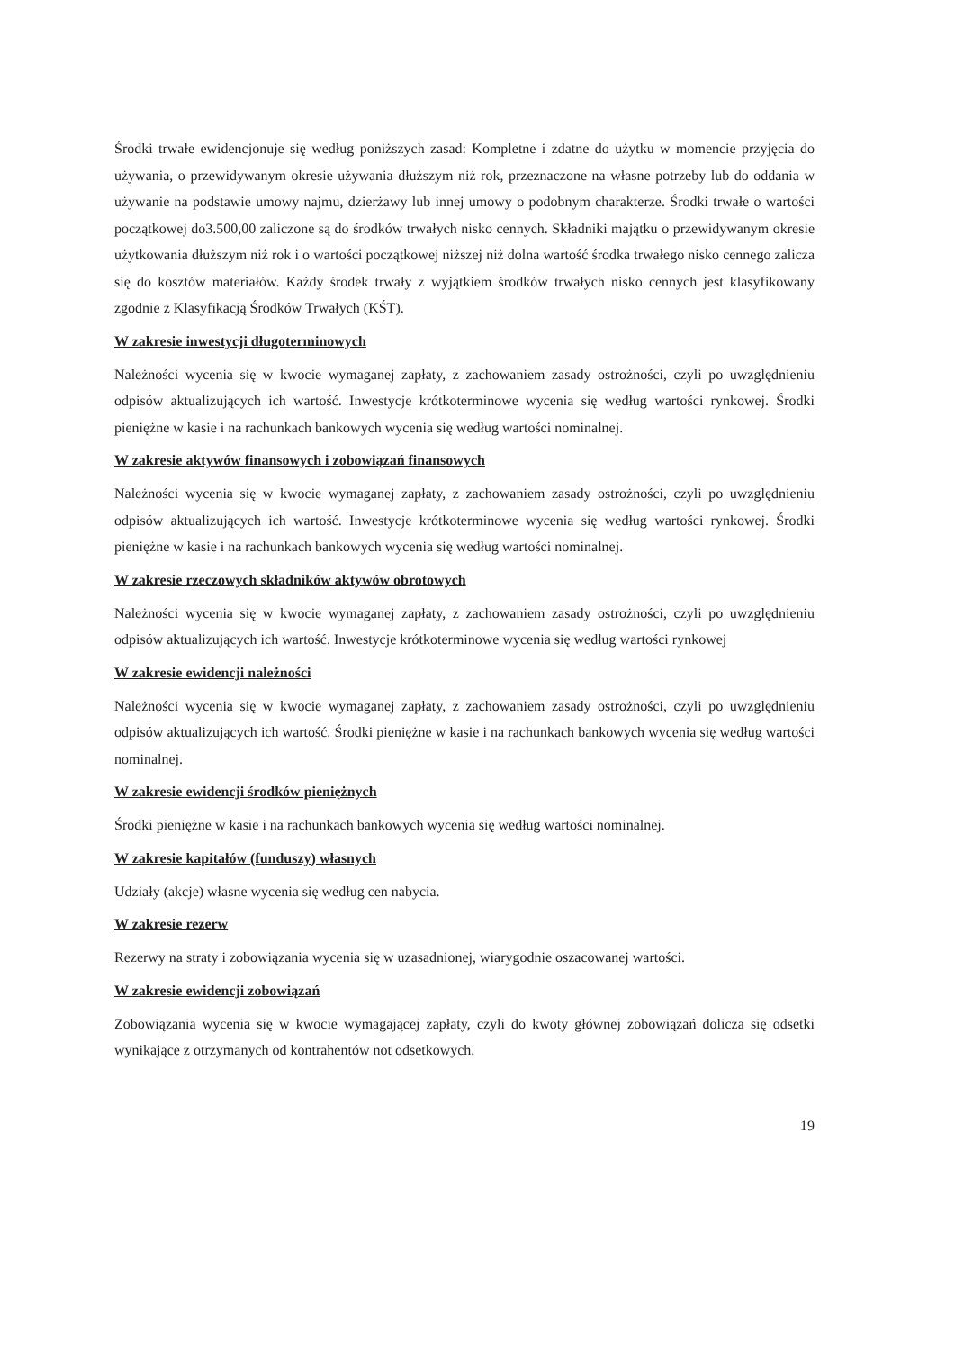Środki trwałe ewidencjonuje się według poniższych zasad: Kompletne i zdatne do użytku w momencie przyjęcia do używania, o przewidywanym okresie używania dłuższym niż rok, przeznaczone na własne potrzeby lub do oddania w używanie na podstawie umowy najmu, dzierżawy lub innej umowy o podobnym charakterze. Środki trwałe o wartości początkowej do3.500,00 zaliczone są do środków trwałych nisko cennych. Składniki majątku o przewidywanym okresie użytkowania dłuższym niż rok i o wartości początkowej niższej niż dolna wartość środka trwałego nisko cennego zalicza się do kosztów materiałów. Każdy środek trwały z wyjątkiem środków trwałych nisko cennych jest klasyfikowany zgodnie z Klasyfikacją Środków Trwałych (KŚT).
W zakresie inwestycji długoterminowych
Należności wycenia się w kwocie wymaganej zapłaty, z zachowaniem zasady ostrożności, czyli po uwzględnieniu odpisów aktualizujących ich wartość. Inwestycje krótkoterminowe wycenia się według wartości rynkowej. Środki pieniężne w kasie i na rachunkach bankowych wycenia się według wartości nominalnej.
W zakresie aktywów finansowych i zobowiązań finansowych
Należności wycenia się w kwocie wymaganej zapłaty, z zachowaniem zasady ostrożności, czyli po uwzględnieniu odpisów aktualizujących ich wartość. Inwestycje krótkoterminowe wycenia się według wartości rynkowej. Środki pieniężne w kasie i na rachunkach bankowych wycenia się według wartości nominalnej.
W zakresie rzeczowych składników aktywów obrotowych
Należności wycenia się w kwocie wymaganej zapłaty, z zachowaniem zasady ostrożności, czyli po uwzględnieniu odpisów aktualizujących ich wartość. Inwestycje krótkoterminowe wycenia się według wartości rynkowej
W zakresie ewidencji należności
Należności wycenia się w kwocie wymaganej zapłaty, z zachowaniem zasady ostrożności, czyli po uwzględnieniu odpisów aktualizujących ich wartość. Środki pieniężne w kasie i na rachunkach bankowych wycenia się według wartości nominalnej.
W zakresie ewidencji środków pieniężnych
Środki pieniężne w kasie i na rachunkach bankowych wycenia się według wartości nominalnej.
W zakresie kapitałów (funduszy) własnych
Udziały (akcje) własne wycenia się według cen nabycia.
W zakresie rezerw
Rezerwy na straty i zobowiązania wycenia się w uzasadnionej, wiarygodnie oszacowanej wartości.
W zakresie ewidencji zobowiązań
Zobowiązania wycenia się w kwocie wymagającej zapłaty, czyli do kwoty głównej zobowiązań dolicza się odsetki wynikające z otrzymanych od kontrahentów not odsetkowych.
19